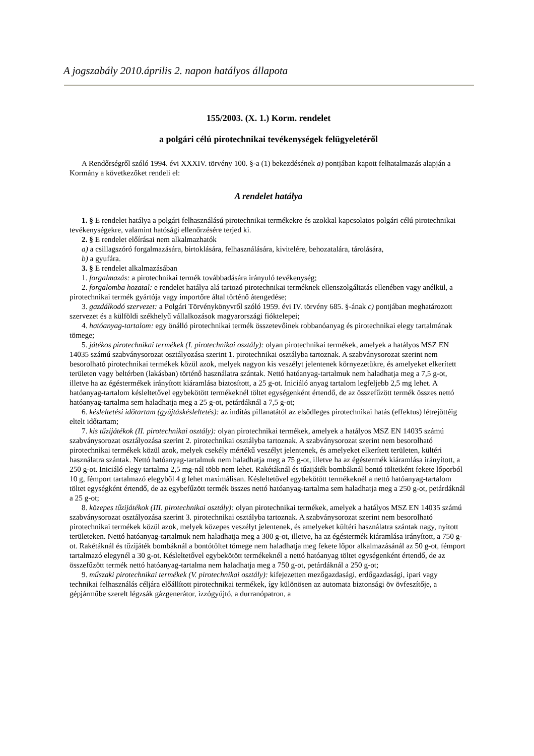A jogszabály 2010.április 2. napon hatályos állapota
155/2003. (X. 1.) Korm. rendelet
a polgári célú pirotechnikai tevékenységek felügyeletéről
A Rendőrségről szóló 1994. évi XXXIV. törvény 100. §-a (1) bekezdésének a) pontjában kapott felhatalmazás alapján a Kormány a következőket rendeli el:
A rendelet hatálya
1. § E rendelet hatálya a polgári felhasználású pirotechnikai termékekre és azokkal kapcsolatos polgári célú pirotechnikai tevékenységekre, valamint hatósági ellenőrzésére terjed ki.
2. § E rendelet előírásai nem alkalmazhatók
a) a csillagszóró forgalmazására, birtoklására, felhasználására, kivitelére, behozatalára, tárolására,
b) a gyufára.
3. § E rendelet alkalmazásában
1. forgalmazás: a pirotechnikai termék továbbadására irányuló tevékenység;
2. forgalomba hozatal: e rendelet hatálya alá tartozó pirotechnikai terméknek ellenszolgáltatás ellenében vagy anélkül, a pirotechnikai termék gyártója vagy importőre által történő átengedése;
3. gazdálkodó szervezet: a Polgári Törvénykönyvről szóló 1959. évi IV. törvény 685. §-ának c) pontjában meghatározott szervezet és a külföldi székhelyű vállalkozások magyarországi fióktelepei;
4. hatóanyag-tartalom: egy önálló pirotechnikai termék összetevőinek robbanóanyag és pirotechnikai elegy tartalmának tömege;
5. játékos pirotechnikai termékek (I. pirotechnikai osztály): olyan pirotechnikai termékek, amelyek a hatályos MSZ EN 14035 számú szabványsorozat osztályozása szerint 1. pirotechnikai osztályba tartoznak. A szabványsorozat szerint nem besorolható pirotechnikai termékek közül azok, melyek nagyon kis veszélyt jelentenek környezetükre, és amelyeket elkerített területen vagy beltérben (lakásban) történő használatra szántak. Nettó hatóanyag-tartalmuk nem haladhatja meg a 7,5 g-ot, illetve ha az égéstermékek irányított kiáramlása biztosított, a 25 g-ot. Iniciáló anyag tartalom legfeljebb 2,5 mg lehet. A hatóanyag-tartalom késleltetővel egybekötött termékeknél töltet egységenként értendő, de az összefűzött termék összes nettó hatóanyag-tartalma sem haladhatja meg a 25 g-ot, petárdáknál a 7,5 g-ot;
6. késleltetési időtartam (gyújtáskésleltetés): az indítás pillanatától az elsődleges pirotechnikai hatás (effektus) létrejöttéig eltelt időtartam;
7. kis tűzijátékok (II. pirotechnikai osztály): olyan pirotechnikai termékek, amelyek a hatályos MSZ EN 14035 számú szabványsorozat osztályozása szerint 2. pirotechnikai osztályba tartoznak. A szabványsorozat szerint nem besorolható pirotechnikai termékek közül azok, melyek csekély mértékű veszélyt jelentenek, és amelyeket elkerített területen, kültéri használatra szántak. Nettó hatóanyag-tartalmuk nem haladhatja meg a 75 g-ot, illetve ha az égéstermék kiáramlása irányított, a 250 g-ot. Iniciáló elegy tartalma 2,5 mg-nál több nem lehet. Rakétáknál és tűzijáték bombáknál bontó töltetként fekete lőporból 10 g, fémport tartalmazó elegyből 4 g lehet maximálisan. Késleltetővel egybekötött termékeknél a nettó hatóanyag-tartalom töltet egységként értendő, de az egybefűzött termék összes nettó hatóanyag-tartalma sem haladhatja meg a 250 g-ot, petárdáknál a 25 g-ot;
8. közepes tűzijátékok (III. pirotechnikai osztály): olyan pirotechnikai termékek, amelyek a hatályos MSZ EN 14035 számú szabványsorozat osztályozása szerint 3. pirotechnikai osztályba tartoznak. A szabványsorozat szerint nem besorolható pirotechnikai termékek közül azok, melyek közepes veszélyt jelentenek, és amelyeket kültéri használatra szántak nagy, nyitott területeken. Nettó hatóanyag-tartalmuk nem haladhatja meg a 300 g-ot, illetve, ha az égéstermék kiáramlása irányított, a 750 g-ot. Rakétáknál és tűzijáték bombáknál a bontótöltet tömege nem haladhatja meg fekete lőpor alkalmazásánál az 50 g-ot, fémport tartalmazó elegynél a 30 g-ot. Késleltetővel egybekötött termékeknél a nettó hatóanyag töltet egységenként értendő, de az összefűzött termék nettó hatóanyag-tartalma nem haladhatja meg a 750 g-ot, petárdáknál a 250 g-ot;
9. műszaki pirotechnikai termékek (V. pirotechnikai osztály): kifejezetten mezőgazdasági, erdőgazdasági, ipari vagy technikai felhasználás céljára előállított pirotechnikai termékek, így különösen az automata biztonsági öv övfeszítője, a gépjárműbe szerelt légzsák gázgenerátor, izzógyújtó, a durranópatron, a